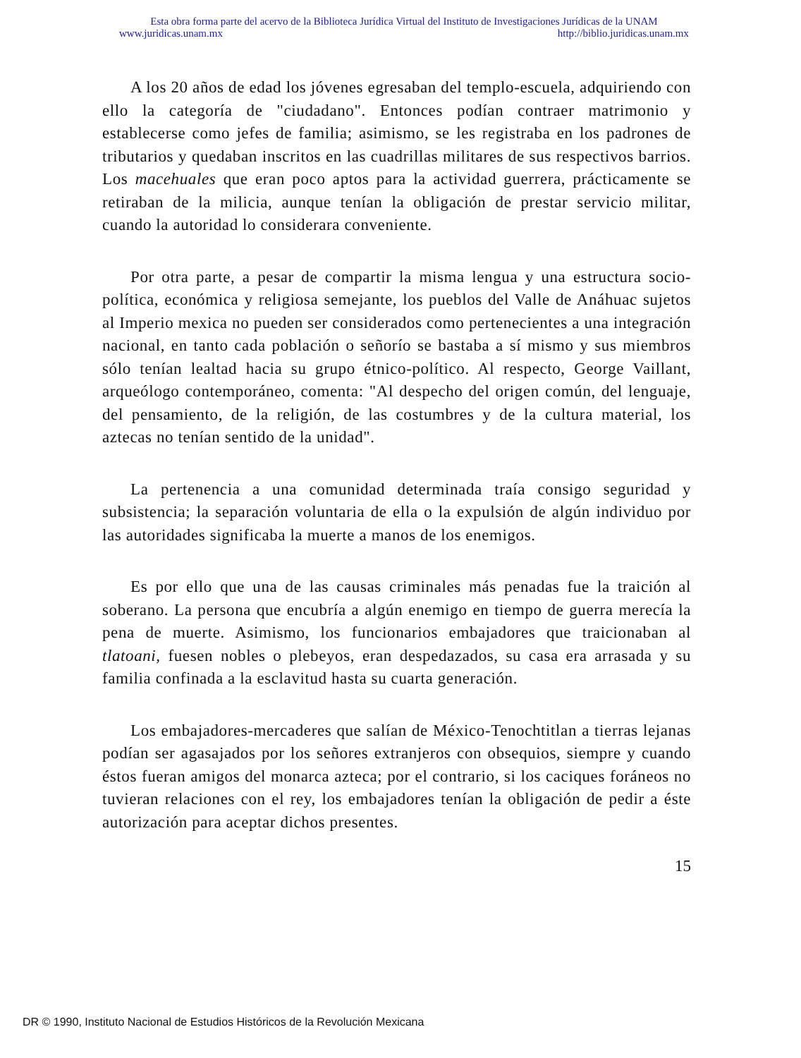Esta obra forma parte del acervo de la Biblioteca Jurídica Virtual del Instituto de Investigaciones Jurídicas de la UNAM
www.juridicas.unam.mx http://biblio.juridicas.unam.mx
A los 20 años de edad los jóvenes egresaban del templo-escuela, adquiriendo con ello la categoría de "ciudadano". Entonces podían contraer matrimonio y establecerse como jefes de familia; asimismo, se les registraba en los padrones de tributarios y quedaban inscritos en las cuadrillas militares de sus respectivos barrios. Los macehuales que eran poco aptos para la actividad guerrera, prácticamente se retiraban de la milicia, aunque tenían la obligación de prestar servicio militar, cuando la autoridad lo considerara conveniente.
Por otra parte, a pesar de compartir la misma lengua y una estructura socio-política, económica y religiosa semejante, los pueblos del Valle de Anáhuac sujetos al Imperio mexica no pueden ser considerados como pertenecientes a una integración nacional, en tanto cada población o señorío se bastaba a sí mismo y sus miembros sólo tenían lealtad hacia su grupo étnico-político. Al respecto, George Vaillant, arqueólogo contemporáneo, comenta: "Al despecho del origen común, del lenguaje, del pensamiento, de la religión, de las costumbres y de la cultura material, los aztecas no tenían sentido de la unidad".
La pertenencia a una comunidad determinada traía consigo seguridad y subsistencia; la separación voluntaria de ella o la expulsión de algún individuo por las autoridades significaba la muerte a manos de los enemigos.
Es por ello que una de las causas criminales más penadas fue la traición al soberano. La persona que encubría a algún enemigo en tiempo de guerra merecía la pena de muerte. Asimismo, los funcionarios embajadores que traicionaban al tlatoani, fuesen nobles o plebeyos, eran despedazados, su casa era arrasada y su familia confinada a la esclavitud hasta su cuarta generación.
Los embajadores-mercaderes que salían de México-Tenochtitlan a tierras lejanas podían ser agasajados por los señores extranjeros con obsequios, siempre y cuando éstos fueran amigos del monarca azteca; por el contrario, si los caciques foráneos no tuvieran relaciones con el rey, los embajadores tenían la obligación de pedir a éste autorización para aceptar dichos presentes.
15
DR © 1990, Instituto Nacional de Estudios Históricos de la Revolución Mexicana